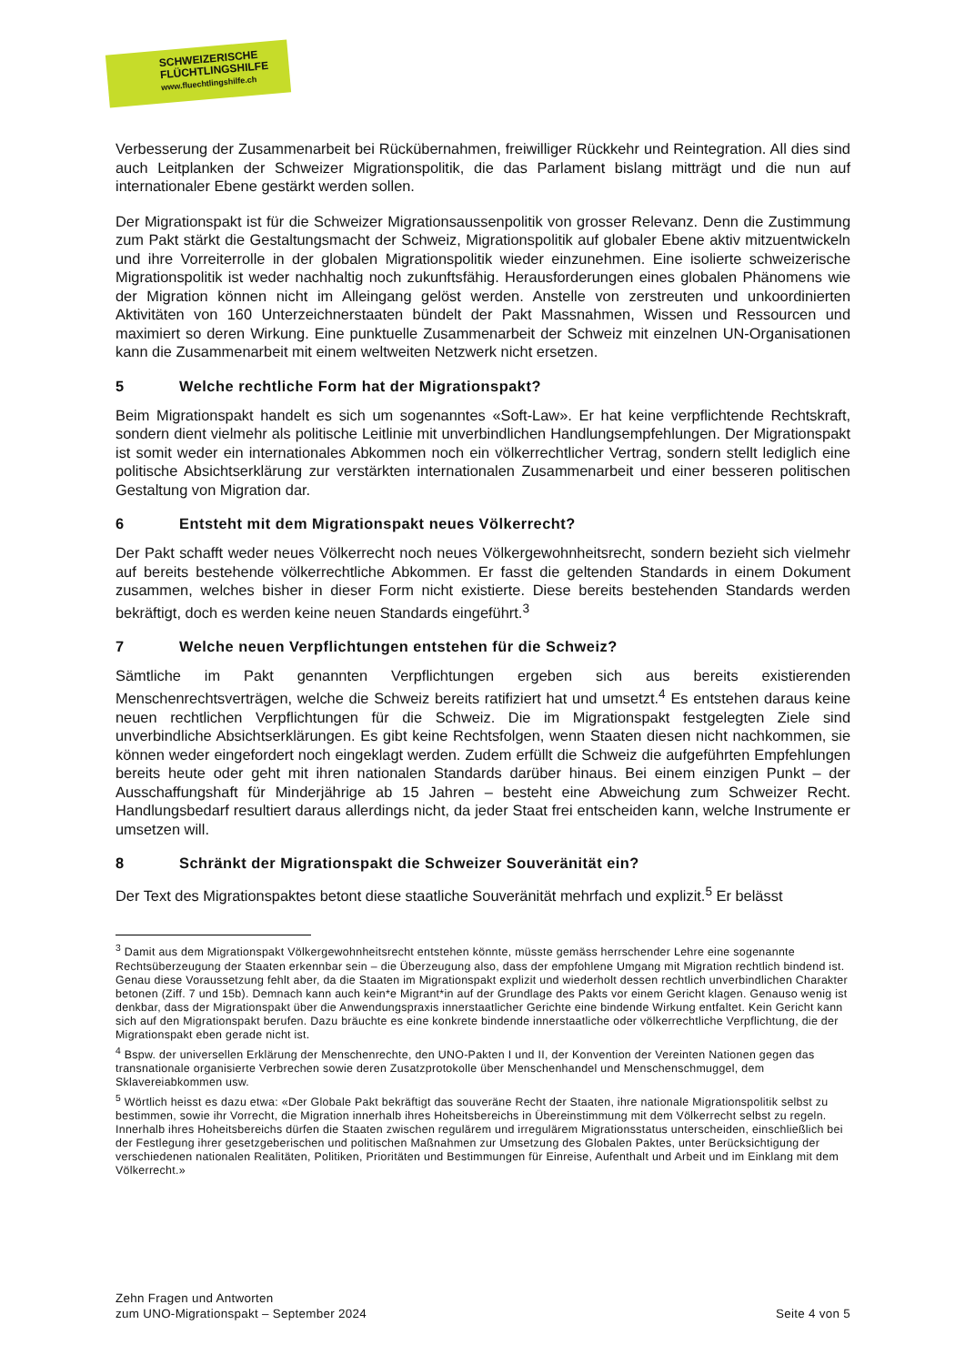SCHWEIZERISCHE
FLÜCHTLINGSHILFE
www.fluechtlingshilfe.ch
Verbesserung der Zusammenarbeit bei Rückübernahmen, freiwilliger Rückkehr und Reintegration. All dies sind auch Leitplanken der Schweizer Migrationspolitik, die das Parlament bislang mitträgt und die nun auf internationaler Ebene gestärkt werden sollen.
Der Migrationspakt ist für die Schweizer Migrationsaussenpolitik von grosser Relevanz. Denn die Zustimmung zum Pakt stärkt die Gestaltungsmacht der Schweiz, Migrationspolitik auf globaler Ebene aktiv mitzuentwickeln und ihre Vorreiterrolle in der globalen Migrationspolitik wieder einzunehmen. Eine isolierte schweizerische Migrationspolitik ist weder nachhaltig noch zukunftsfähig. Herausforderungen eines globalen Phänomens wie der Migration können nicht im Alleingang gelöst werden. Anstelle von zerstreuten und unkoordinierten Aktivitäten von 160 Unterzeichnerstaaten bündelt der Pakt Massnahmen, Wissen und Ressourcen und maximiert so deren Wirkung. Eine punktuelle Zusammenarbeit der Schweiz mit einzelnen UN-Organisationen kann die Zusammenarbeit mit einem weltweiten Netzwerk nicht ersetzen.
5 Welche rechtliche Form hat der Migrationspakt?
Beim Migrationspakt handelt es sich um sogenanntes «Soft-Law». Er hat keine verpflichtende Rechtskraft, sondern dient vielmehr als politische Leitlinie mit unverbindlichen Handlungsempfehlungen. Der Migrationspakt ist somit weder ein internationales Abkommen noch ein völkerrechtlicher Vertrag, sondern stellt lediglich eine politische Absichtserklärung zur verstärkten internationalen Zusammenarbeit und einer besseren politischen Gestaltung von Migration dar.
6 Entsteht mit dem Migrationspakt neues Völkerrecht?
Der Pakt schafft weder neues Völkerrecht noch neues Völkergewohnheitsrecht, sondern bezieht sich vielmehr auf bereits bestehende völkerrechtliche Abkommen. Er fasst die geltenden Standards in einem Dokument zusammen, welches bisher in dieser Form nicht existierte. Diese bereits bestehenden Standards werden bekräftigt, doch es werden keine neuen Standards eingeführt.<sup>3</sup>
7 Welche neuen Verpflichtungen entstehen für die Schweiz?
Sämtliche im Pakt genannten Verpflichtungen ergeben sich aus bereits existierenden Menschenrechtsverträgen, welche die Schweiz bereits ratifiziert hat und umsetzt.<sup>4</sup> Es entstehen daraus keine neuen rechtlichen Verpflichtungen für die Schweiz. Die im Migrationspakt festgelegten Ziele sind unverbindliche Absichtserklärungen. Es gibt keine Rechtsfolgen, wenn Staaten diesen nicht nachkommen, sie können weder eingefordert noch eingeklagt werden. Zudem erfüllt die Schweiz die aufgeführten Empfehlungen bereits heute oder geht mit ihren nationalen Standards darüber hinaus. Bei einem einzigen Punkt – der Ausschaffungshaft für Minderjährige ab 15 Jahren – besteht eine Abweichung zum Schweizer Recht. Handlungsbedarf resultiert daraus allerdings nicht, da jeder Staat frei entscheiden kann, welche Instrumente er umsetzen will.
8 Schränkt der Migrationspakt die Schweizer Souveränität ein?
Der Text des Migrationspaktes betont diese staatliche Souveränität mehrfach und explizit.<sup>5</sup> Er belässt
<sup>3</sup> Damit aus dem Migrationspakt Völkergewohnheitsrecht entstehen könnte, müsste gemäss herrschender Lehre eine sogenannte Rechtsüberzeugung der Staaten erkennbar sein – die Überzeugung also, dass der empfohlene Umgang mit Migration rechtlich bindend ist. Genau diese Voraussetzung fehlt aber, da die Staaten im Migrationspakt explizit und wiederholt dessen rechtlich unverbindlichen Charakter betonen (Ziff. 7 und 15b). Demnach kann auch kein*e Migrant*in auf der Grundlage des Pakts vor einem Gericht klagen. Genauso wenig ist denkbar, dass der Migrationspakt über die Anwendungspraxis innerstaatlicher Gerichte eine bindende Wirkung entfaltet. Kein Gericht kann sich auf den Migrationspakt berufen. Dazu bräuchte es eine konkrete bindende innerstaatliche oder völkerrechtliche Verpflichtung, die der Migrationspakt eben gerade nicht ist.
<sup>4</sup> Bspw. der universellen Erklärung der Menschenrechte, den UNO-Pakten I und II, der Konvention der Vereinten Nationen gegen das transnationale organisierte Verbrechen sowie deren Zusatzprotokolle über Menschenhandel und Menschenschmuggel, dem Sklavereiabkommen usw.
<sup>5</sup> Wörtlich heisst es dazu etwa: «Der Globale Pakt bekräftigt das souveräne Recht der Staaten, ihre nationale Migrationspolitik selbst zu bestimmen, sowie ihr Vorrecht, die Migration innerhalb ihres Hoheitsbereichs in Übereinstimmung mit dem Völkerrecht selbst zu regeln. Innerhalb ihres Hoheitsbereichs dürfen die Staaten zwischen regulärem und irregulärem Migrationsstatus unterscheiden, einschließlich bei der Festlegung ihrer gesetzgeberischen und politischen Maßnahmen zur Umsetzung des Globalen Paktes, unter Berücksichtigung der verschiedenen nationalen Realitäten, Politiken, Prioritäten und Bestimmungen für Einreise, Aufenthalt und Arbeit und im Einklang mit dem Völkerrecht.»
Zehn Fragen und Antworten
zum UNO-Migrationspakt – September 2024
Seite 4 von 5